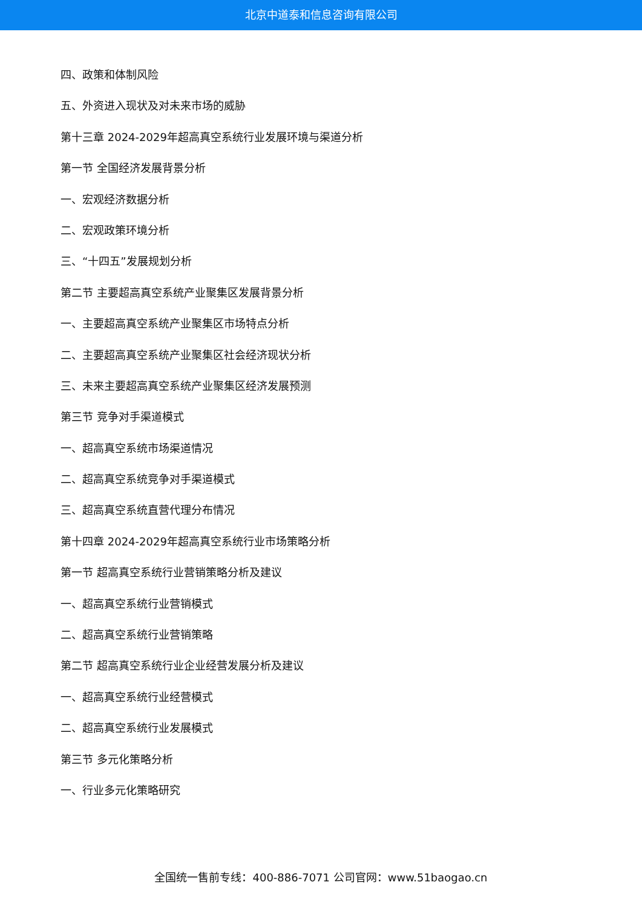北京中道泰和信息咨询有限公司
四、政策和体制风险
五、外资进入现状及对未来市场的威胁
第十三章 2024-2029年超高真空系统行业发展环境与渠道分析
第一节 全国经济发展背景分析
一、宏观经济数据分析
二、宏观政策环境分析
三、“十四五”发展规划分析
第二节 主要超高真空系统产业聚集区发展背景分析
一、主要超高真空系统产业聚集区市场特点分析
二、主要超高真空系统产业聚集区社会经济现状分析
三、未来主要超高真空系统产业聚集区经济发展预测
第三节 竞争对手渠道模式
一、超高真空系统市场渠道情况
二、超高真空系统竞争对手渠道模式
三、超高真空系统直营代理分布情况
第十四章 2024-2029年超高真空系统行业市场策略分析
第一节 超高真空系统行业营销策略分析及建议
一、超高真空系统行业营销模式
二、超高真空系统行业营销策略
第二节 超高真空系统行业企业经营发展分析及建议
一、超高真空系统行业经营模式
二、超高真空系统行业发展模式
第三节 多元化策略分析
一、行业多元化策略研究
全国统一售前专线：400-886-7071 公司官网：www.51baogao.cn